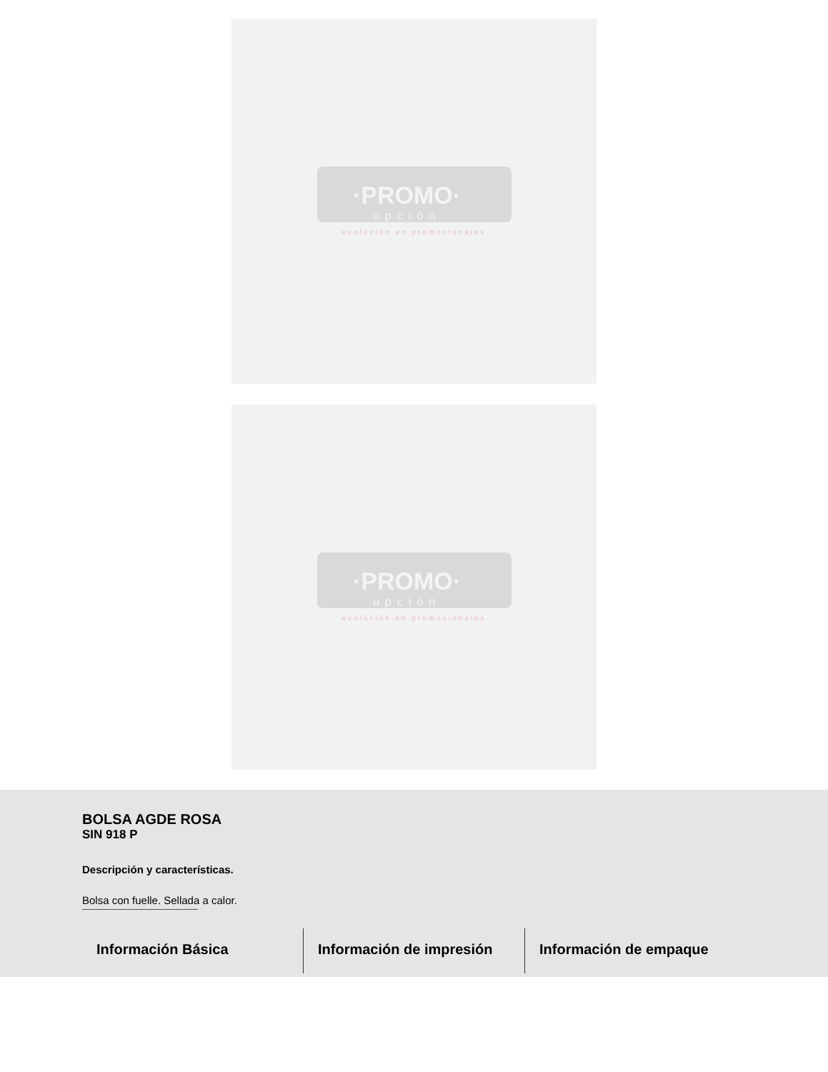·PROMO·
opción
evolución en promocionales
·PROMO·
opción
evolución en promocionales
BOLSA AGDE ROSA
SIN 918 P
Descripción y características.
Bolsa con fuelle. Sellada a calor.
Información Básica Información de impresión Información de empaque